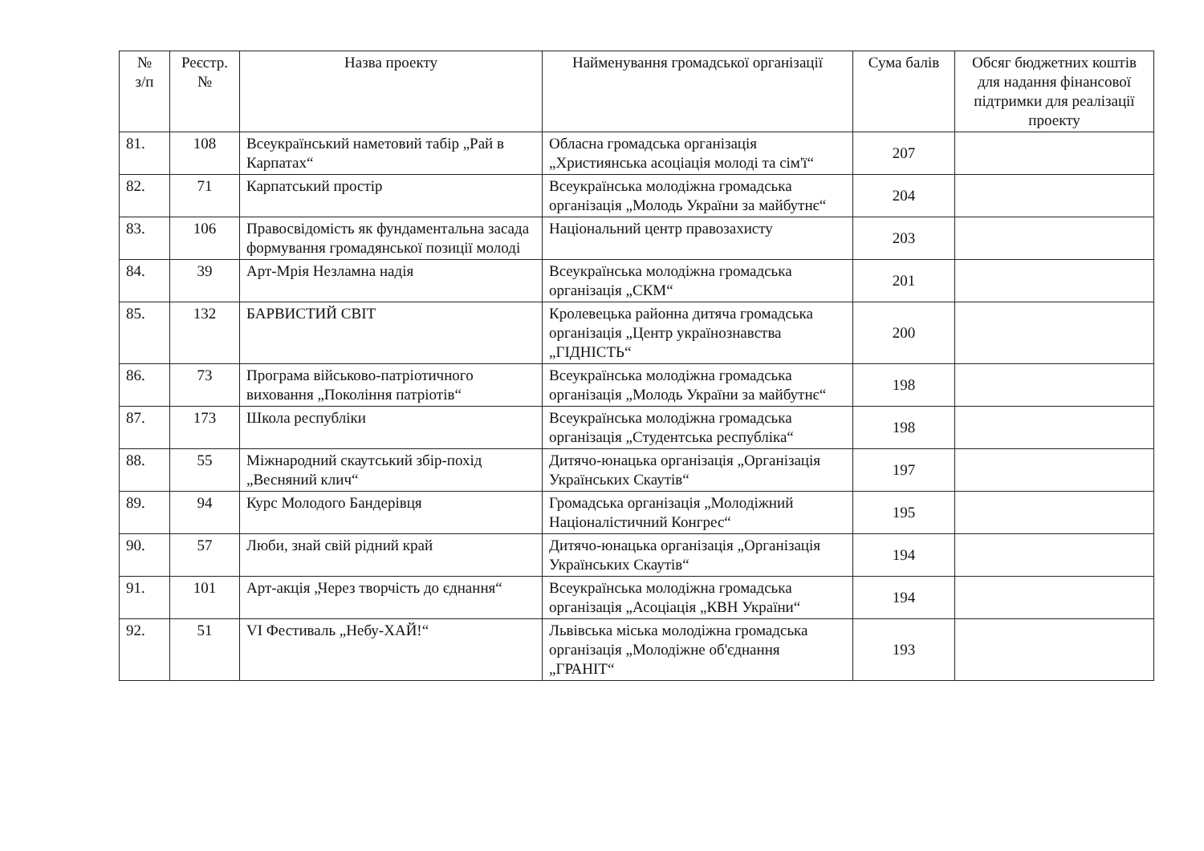| № з/п | Реєстр. № | Назва проекту | Найменування громадської організації | Сума балів | Обсяг бюджетних коштів для надання фінансової підтримки для реалізації проекту |
| --- | --- | --- | --- | --- | --- |
| 81. | 108 | Всеукраїнський наметовий табір „Рай в Карпатах“ | Обласна громадська організація „Християнська асоціація молоді та сім'ї“ | 207 | |
| 82. | 71 | Карпатський простір | Всеукраїнська молодіжна громадська організація „Молодь України за майбутнє“ | 204 | |
| 83. | 106 | Правосвідомість як фундаментальна засада формування громадянської позиції молоді | Національний центр правозахисту | 203 | |
| 84. | 39 | Арт-Мрія Незламна надія | Всеукраїнська молодіжна громадська організація „СКМ“ | 201 | |
| 85. | 132 | БАРВИСТИЙ СВІТ | Кролевецька районна дитяча громадська організація „Центр українознавства „ГІДНІСТЬ“ | 200 | |
| 86. | 73 | Програма військово-патріотичного виховання „Покоління патріотів“ | Всеукраїнська молодіжна громадська організація „Молодь України за майбутнє“ | 198 | |
| 87. | 173 | Школа республіки | Всеукраїнська молодіжна громадська організація „Студентська республіка“ | 198 | |
| 88. | 55 | Міжнародний скаутський збір-похід „Весняний клич“ | Дитячо-юнацька організація „Організація Українських Скаутів“ | 197 | |
| 89. | 94 | Курс Молодого Бандерівця | Громадська організація „Молодіжний Націоналістичний Конгрес“ | 195 | |
| 90. | 57 | Люби, знай свій рідний край | Дитячо-юнацька організація „Організація Українських Скаутів“ | 194 | |
| 91. | 101 | Арт-акція „Через творчість до єднання“ | Всеукраїнська молодіжна громадська організація „Асоціація „КВН України“ | 194 | |
| 92. | 51 | VI Фестиваль „Небу-ХАЙ!“ | Львівська міська молодіжна громадська організація „Молодіжне об'єднання „ГРАНІТ“ | 193 | |